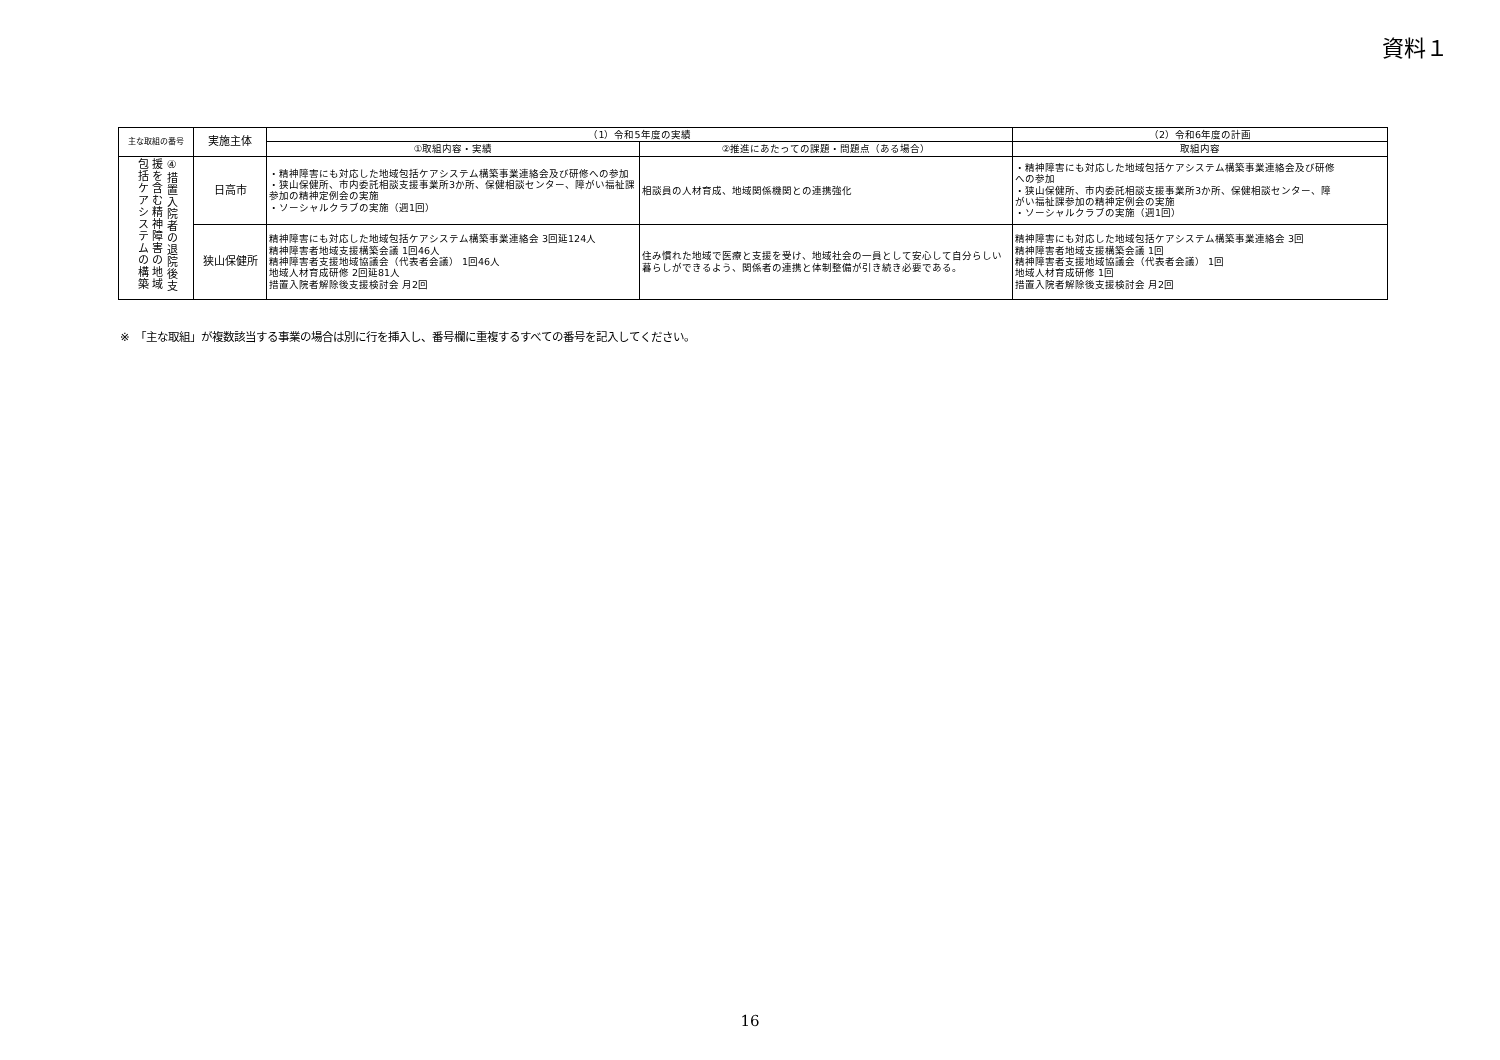資料１
| 主な取組の番号 | 実施主体 | （1）令和5年度の実績 | | （2）令和6年度の計画 |
| --- | --- | --- | --- | --- |
| | | ①取組内容・実績 | ②推進にあたっての課題・問題点（ある場合） | 取組内容 |
| ④措置入院者の退院後支援を含む精神障害の地域包括ケアシステムの構築 | 日高市 | ・精神障害にも対応した地域包括ケアシステム構築事業連絡会及び研修への参加 ・狭山保健所、市内委託相談支援事業所3か所、保健相談センター、障がい福祉課参加の精神定例会の実施 ・ソーシャルクラブの実施（週1回） | 相談員の人材育成、地域関係機関との連携強化 | ・精神障害にも対応した地域包括ケアシステム構築事業連絡会及び研修 への参加 ・狭山保健所、市内委託相談支援事業所3か所、保健相談センター、障 がい福祉課参加の精神定例会の実施 ・ソーシャルクラブの実施（週1回） |
| | 狭山保健所 | 精神障害にも対応した地域包括ケアシステム構築事業連絡会 3回延124人 精神障害者地域支援構築会議 1回46人 精神障害者支援地域協議会（代表者会議） 1回46人 地域人材育成研修 2回延81人 措置入院者解除後支援検討会 月2回 | 住み慣れた地域で医療と支援を受け、地域社会の一員として安心して自分らしい暮らしができるよう、関係者の連携と体制整備が引き続き必要である。 | 精神障害にも対応した地域包括ケアシステム構築事業連絡会 3回 精神障害者地域支援構築会議 1回 精神障害者支援地域協議会（代表者会議） 1回 地域人材育成研修 1回 措置入院者解除後支援検討会 月2回 |
※　「主な取組」が複数該当する事業の場合は別に行を挿入し、番号欄に重複するすべての番号を記入してください。
16